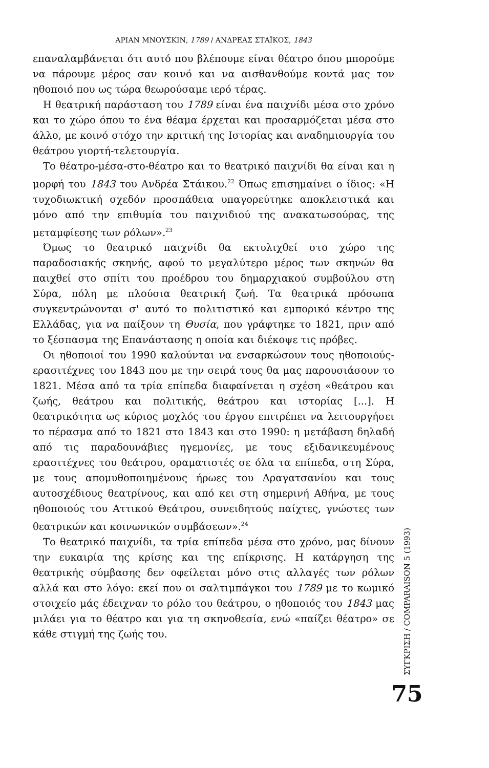ΑΡΙΑΝ ΜΝΟΥΣΚΙΝ, 1789 / ΑΝΔΡΕΑΣ ΣΤΑΪΚΟΣ, 1843
επαναλαμβάνεται ότι αυτό που βλέπουμε είναι θέατρο όπου μπορούμε να πάρουμε μέρος σαν κοινό και να αισθανθούμε κοντά μας τον ηθοποιό που ως τώρα θεωρούσαμε ιερό τέρας.
Η θεατρική παράσταση του 1789 είναι ένα παιχνίδι μέσα στο χρόνο και το χώρο όπου το ένα θέαμα έρχεται και προσαρμόζεται μέσα στο άλλο, με κοινό στόχο την κριτική της Ιστορίας και αναδημιουργία του θεάτρου γιορτή-τελετουργία.
Το θέατρο-μέσα-στο-θέατρο και το θεατρικό παιχνίδι θα είναι και η μορφή του 1843 του Ανδρέα Στάικου.<sup>22</sup> Όπως επισημαίνει ο ίδιος: «Η τυχοδιωκτική σχεδόν προσπάθεια υπαγορεύτηκε αποκλειστικά και μόνο από την επιθυμία του παιχνιδιού της ανακατωσούρας, της μεταμφίεσης των ρόλων».<sup>23</sup>
Όμως το θεατρικό παιχνίδι θα εκτυλιχθεί στο χώρο της παραδοσιακής σκηνής, αφού το μεγαλύτερο μέρος των σκηνών θα παιχθεί στο σπίτι του προέδρου του δημαρχιακού συμβούλου στη Σύρα, πόλη με πλούσια θεατρική ζωή. Τα θεατρικά πρόσωπα συγκεντρώνονται σ' αυτό το πολιτιστικό και εμπορικό κέντρο της Ελλάδας, για να παίξουν τη Θυσία, που γράφτηκε το 1821, πριν από το ξέσπασμα της Επανάστασης η οποία και διέκοψε τις πρόβες.
Οι ηθοποιοί του 1990 καλούνται να ενσαρκώσουν τους ηθοποιούς-ερασιτέχνες του 1843 που με την σειρά τους θα μας παρουσιάσουν το 1821. Μέσα από τα τρία επίπεδα διαφαίνεται η σχέση «θεάτρου και ζωής, θεάτρου και πολιτικής, θεάτρου και ιστορίας [...]. Η θεατρικότητα ως κύριος μοχλός του έργου επιτρέπει να λειτουργήσει το πέρασμα από το 1821 στο 1843 και στο 1990: η μετάβαση δηλαδή από τις παραδουνάβιες ηγεμονίες, με τους εξιδανικευμένους ερασιτέχνες του θεάτρου, οραματιστές σε όλα τα επίπεδα, στη Σύρα, με τους απομυθοποιημένους ήρωες του Δραγατσανίου και τους αυτοσχέδιους θεατρίνους, και από κει στη σημερινή Αθήνα, με τους ηθοποιούς του Αττικού Θεάτρου, συνειδητούς παίχτες, γνώστες των θεατρικών και κοινωνικών συμβάσεων».<sup>24</sup>
Το θεατρικό παιχνίδι, τα τρία επίπεδα μέσα στο χρόνο, μας δίνουν την ευκαιρία της κρίσης και της επίκρισης. Η κατάργηση της θεατρικής σύμβασης δεν οφείλεται μόνο στις αλλαγές των ρόλων αλλά και στο λόγο: εκεί που οι σαλτιμπάγκοι του 1789 με το κωμικό στοιχείο μάς έδειχναν το ρόλο του θεάτρου, ο ηθοποιός του 1843 μας μιλάει για το θέατρο και για τη σκηνοθεσία, ενώ «παίζει θέατρο» σε κάθε στιγμή της ζωής του.
ΣΥΓΚΡΙΣΗ / COMPARAISON 5 (1993)
75